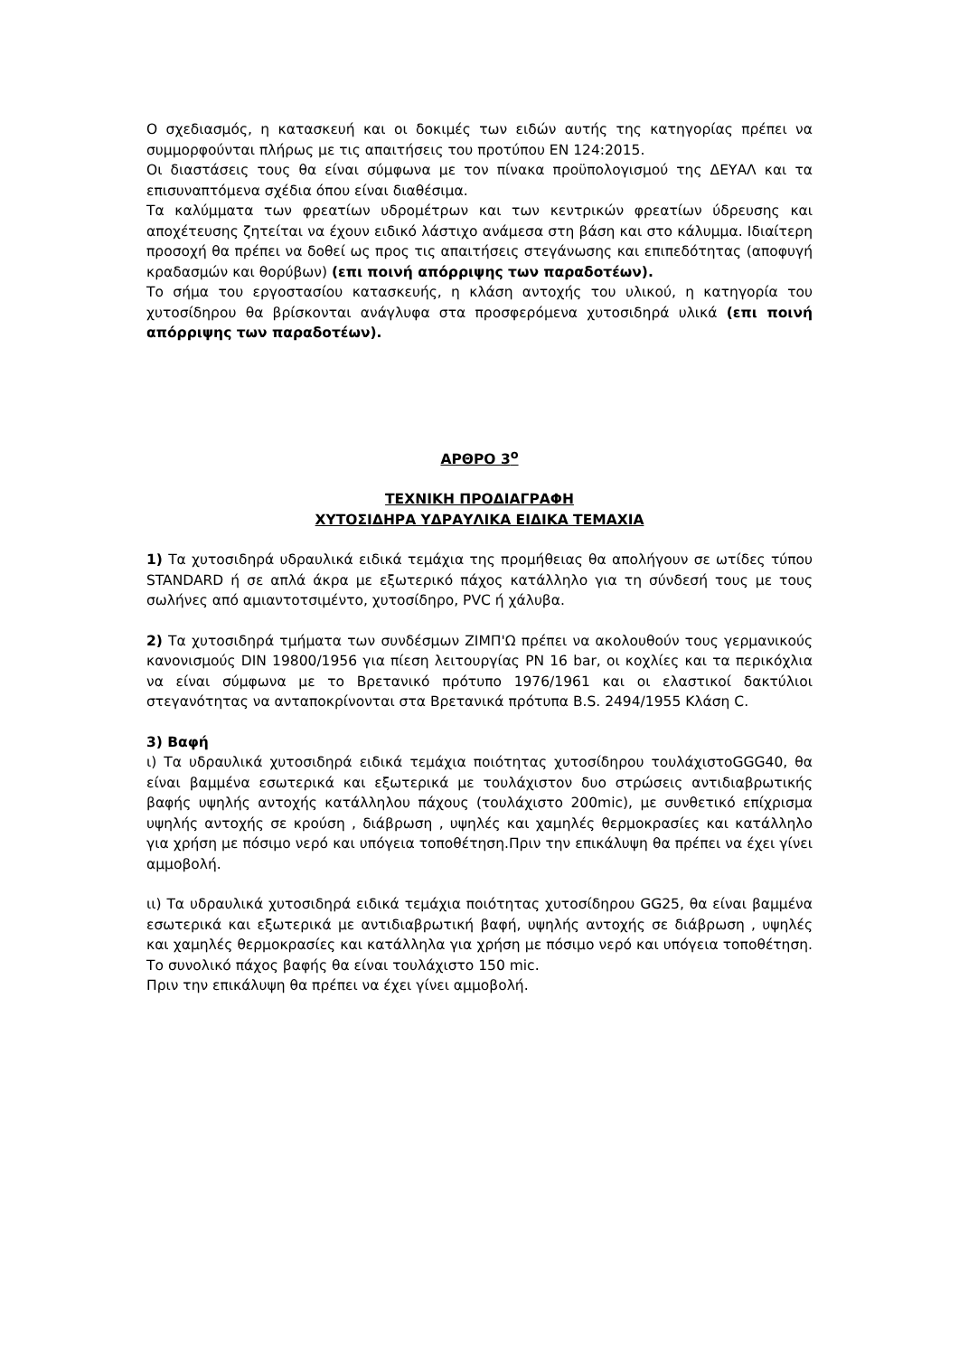Ο σχεδιασμός, η κατασκευή και οι δοκιμές των ειδών αυτής της κατηγορίας πρέπει να συμμορφούνται πλήρως με τις απαιτήσεις του προτύπου ΕΝ 124:2015.
Οι διαστάσεις τους θα είναι σύμφωνα με τον πίνακα προϋπολογισμού της ΔΕΥΑΛ και τα επισυναπτόμενα σχέδια όπου είναι διαθέσιμα.
Τα καλύμματα των φρεατίων υδρομέτρων και των κεντρικών φρεατίων ύδρευσης και αποχέτευσης ζητείται να έχουν ειδικό λάστιχο ανάμεσα στη βάση και στο κάλυμμα. Ιδιαίτερη προσοχή θα πρέπει να δοθεί ως προς τις απαιτήσεις στεγάνωσης και επιπεδότητας (αποφυγή κραδασμών και θορύβων) (επι ποινή απόρριψης των παραδοτέων).
Το σήμα του εργοστασίου κατασκευής, η κλάση αντοχής του υλικού, η κατηγορία του χυτοσίδηρου θα βρίσκονται ανάγλυφα στα προσφερόμενα χυτοσιδηρά υλικά (επι ποινή απόρριψης των παραδοτέων).
ΑΡΘΡΟ 3<sup>ο</sup>
ΤΕΧΝΙΚΗ ΠΡΟΔΙΑΓΡΑΦΗ
ΧΥΤΟΣΙΔΗΡΑ ΥΔΡΑΥΛΙΚΑ ΕΙΔΙΚΑ ΤΕΜΑΧΙΑ
1) Τα χυτοσιδηρά υδραυλικά ειδικά τεμάχια της προμήθειας θα απολήγουν σε ωτίδες τύπου STANDARD ή σε απλά άκρα με εξωτερικό πάχος κατάλληλο για τη σύνδεσή τους με τους σωλήνες από αμιαντοτσιμέντο, χυτοσίδηρο, PVC ή χάλυβα.
2) Τα χυτοσιδηρά τμήματα των συνδέσμων ΖΙΜΠ'Ω πρέπει να ακολουθούν τους γερμανικούς κανονισμούς DIN 19800/1956 για πίεση λειτουργίας PN 16 bar, οι κοχλίες και τα περικόχλια να είναι σύμφωνα με το Βρετανικό πρότυπο 1976/1961 και οι ελαστικοί δακτύλιοι στεγανότητας να ανταποκρίνονται στα Βρετανικά πρότυπα B.S. 2494/1955 Κλάση C.
3) Βαφή
ι) Τα υδραυλικά χυτοσιδηρά ειδικά τεμάχια ποιότητας χυτοσίδηρου τουλάχιστοGGG40, θα είναι βαμμένα εσωτερικά και εξωτερικά με τουλάχιστον δυο στρώσεις αντιδιαβρωτικής βαφής υψηλής αντοχής κατάλληλου πάχους (τουλάχιστο 200mic), με συνθετικό επίχρισμα υψηλής αντοχής σε κρούση , διάβρωση , υψηλές και χαμηλές θερμοκρασίες και κατάλληλο για χρήση με πόσιμο νερό και υπόγεια τοποθέτηση.Πριν την επικάλυψη θα πρέπει να έχει γίνει αμμοβολή.
ιι) Τα υδραυλικά χυτοσιδηρά ειδικά τεμάχια ποιότητας χυτοσίδηρου GG25, θα είναι βαμμένα εσωτερικά και εξωτερικά με αντιδιαβρωτική βαφή, υψηλής αντοχής σε διάβρωση , υψηλές και χαμηλές θερμοκρασίες και κατάλληλα για χρήση με πόσιμο νερό και υπόγεια τοποθέτηση. Το συνολικό πάχος βαφής θα είναι τουλάχιστο 150 mic.
Πριν την επικάλυψη θα πρέπει να έχει γίνει αμμοβολή.